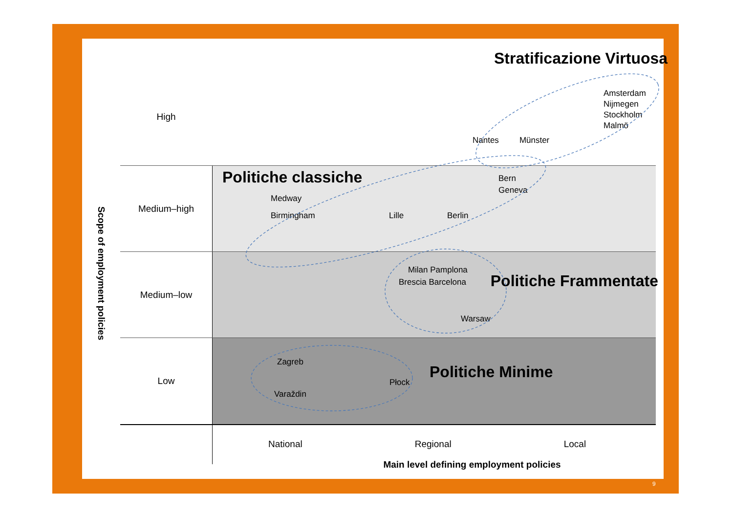Scope of employment policies
High
Stratificazione Virtuosa
Amsterdam
Nijmegen
Stockholm
Malmö
Nantes Münster
Medium–high
Politiche classiche
Bern
Geneva
Medway
Birmingham Lille Berlin
Medium–low
Milan Pamplona
Brescia Barcelona
Warsaw
Politiche Frammentate
Low
Zagreb
Varaždin
Płock
Politiche Minime
National Regional Local
Main level defining employment policies
9